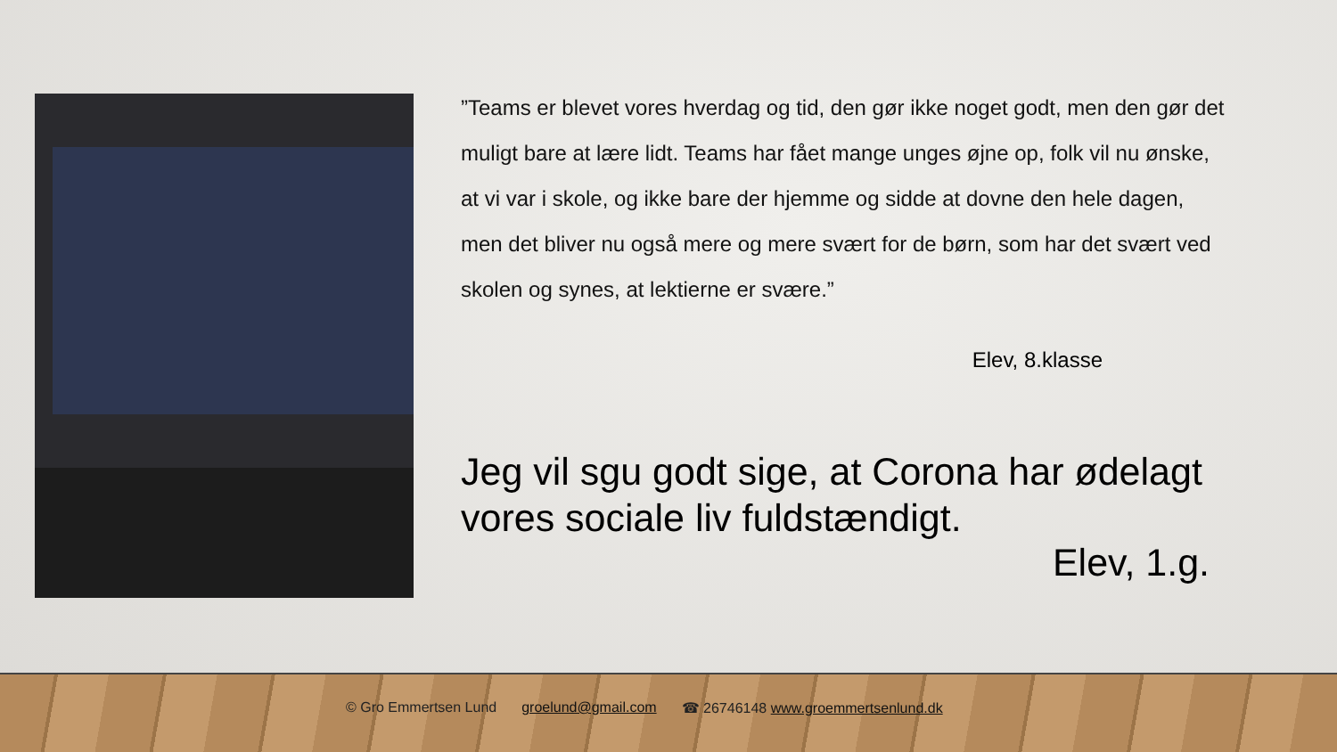”Teams er blevet vores hverdag og tid, den gør ikke noget godt, men den gør det muligt bare at lære lidt. Teams har fået mange unges øjne op, folk vil nu ønske, at vi var i skole, og ikke bare der hjemme og sidde at dovne den hele dagen, men det bliver nu også mere og mere svært for de børn, som har det svært ved skolen og synes, at lektierne er svære.”
Elev, 8.klasse
Jeg vil sgu godt sige, at Corona har ødelagt vores sociale liv fuldstændigt.
Elev, 1.g.
© Gro Emmertsen Lund groelund@gmail.com ☎ 26746148 www.groemmertsenlund.dk